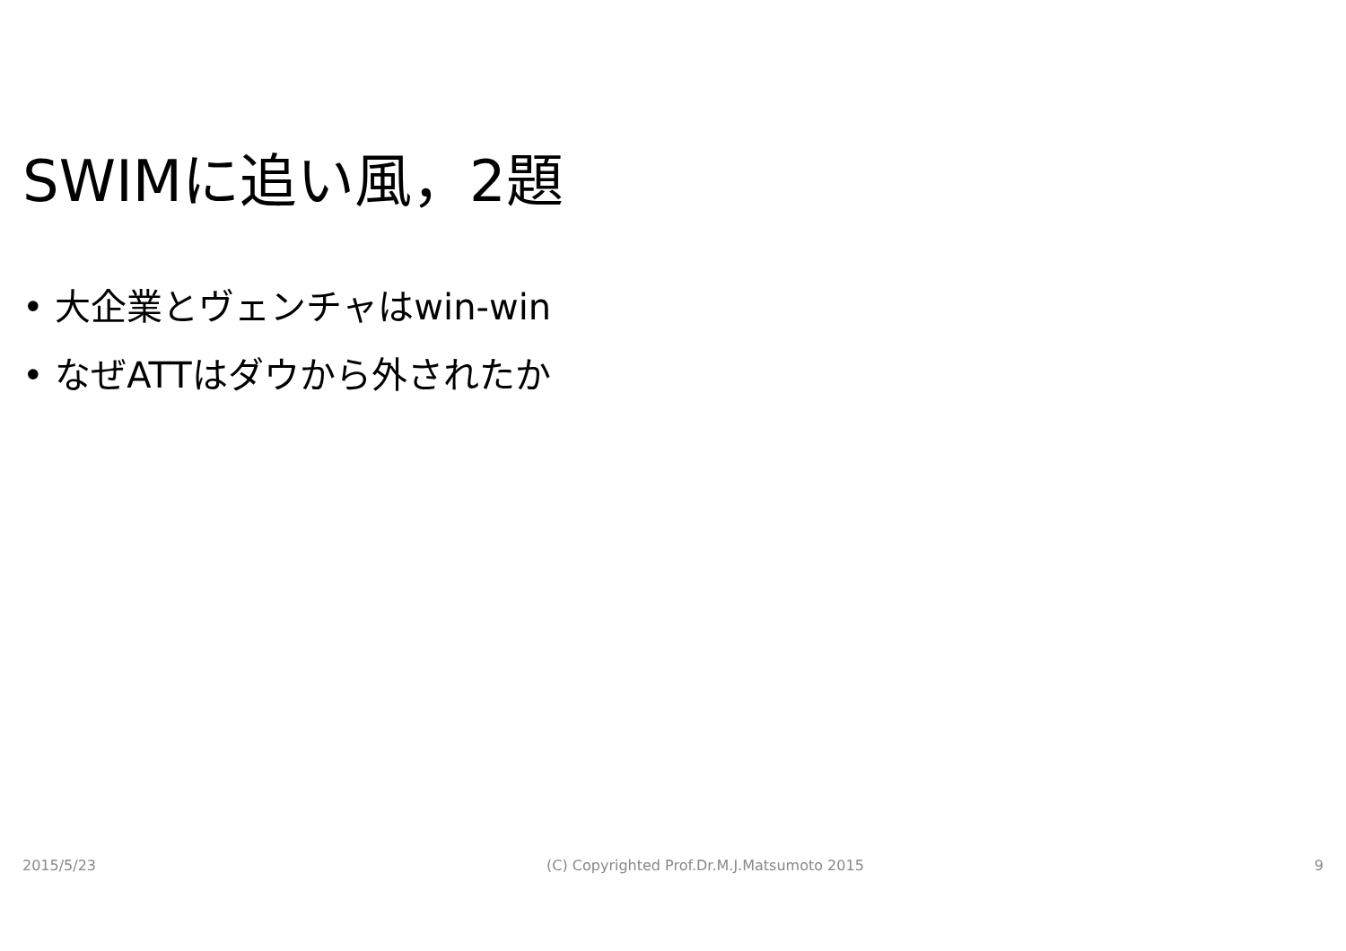SWIMに追い風，2題
• 大企業とヴェンチャはwin-win
• なぜATTはダウから外されたか
2015/5/23 (C) Copyrighted Prof.Dr.M.J.Matsumoto 2015 9